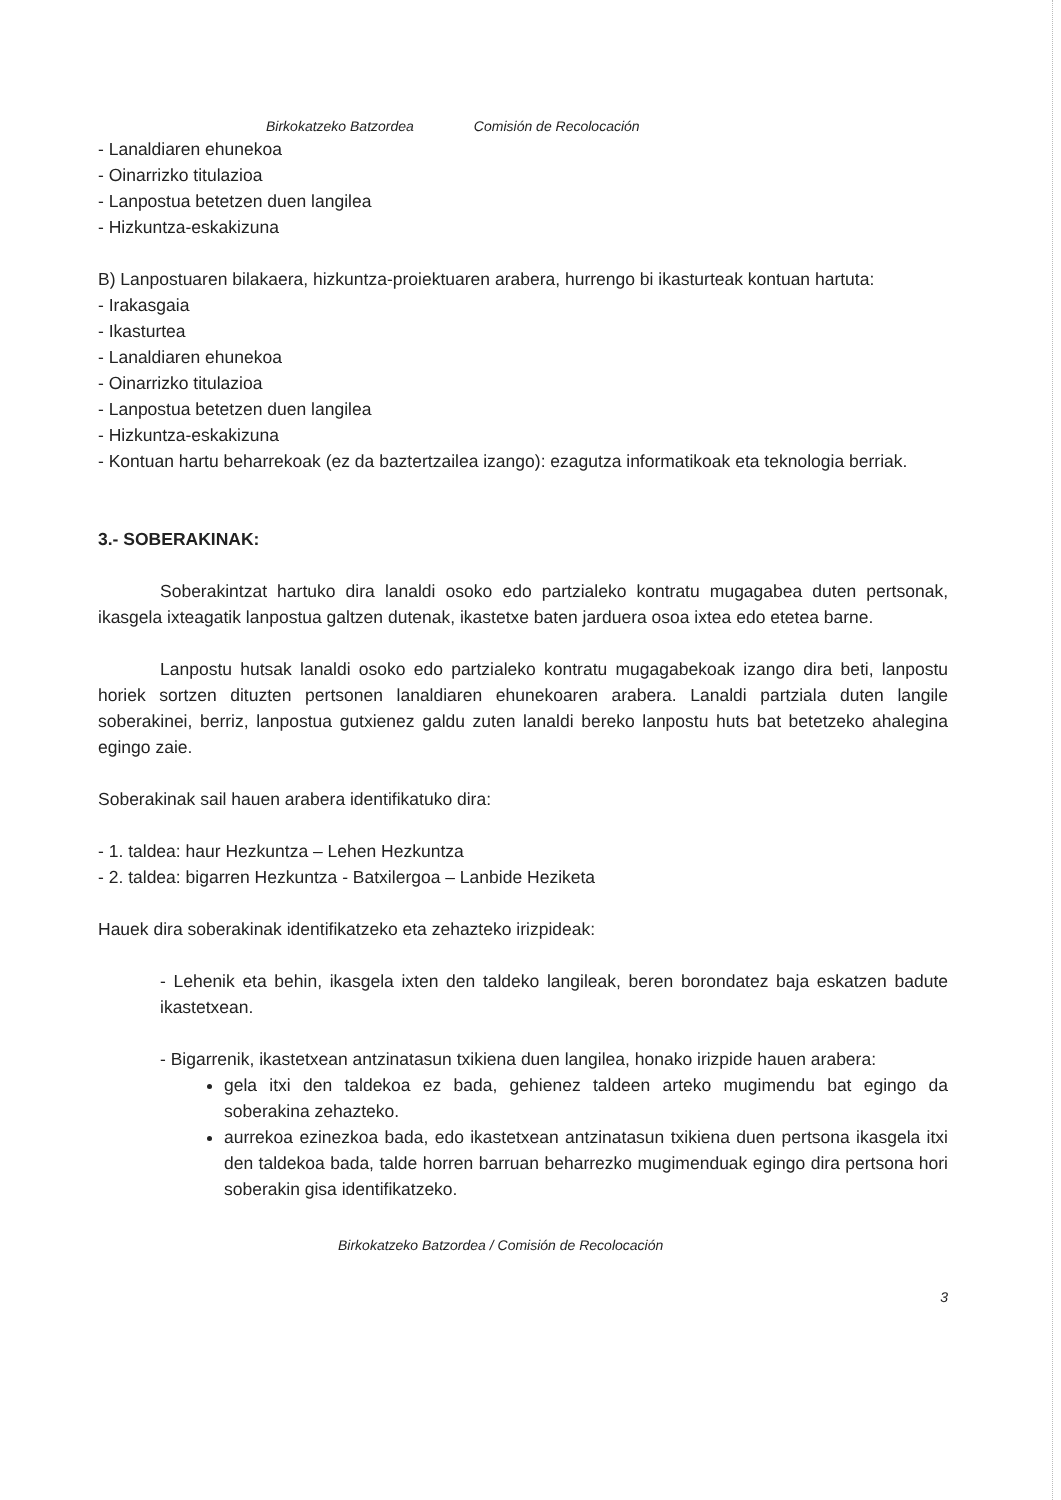Birkokatzeko Batzordea Comisión de Recolocación
- Lanaldiaren ehunekoa
- Oinarrizko titulazioa
- Lanpostua betetzen duen langilea
- Hizkuntza-eskakizuna
B) Lanpostuaren bilakaera, hizkuntza-proiektuaren arabera, hurrengo bi ikasturteak kontuan hartuta:
- Irakasgaia
- Ikasturtea
- Lanaldiaren ehunekoa
- Oinarrizko titulazioa
- Lanpostua betetzen duen langilea
- Hizkuntza-eskakizuna
- Kontuan hartu beharrekoak (ez da baztertzailea izango): ezagutza informatikoak eta teknologia berriak.
3.- SOBERAKINAK:
Soberakintzat hartuko dira lanaldi osoko edo partzialeko kontratu mugagabea duten pertsonak, ikasgela ixteagatik lanpostua galtzen dutenak, ikastetxe baten jarduera osoa ixtea edo etetea barne.
Lanpostu hutsak lanaldi osoko edo partzialeko kontratu mugagabekoak izango dira beti, lanpostu horiek sortzen dituzten pertsonen lanaldiaren ehunekoaren arabera. Lanaldi partziala duten langile soberakinei, berriz, lanpostua gutxienez galdu zuten lanaldi bereko lanpostu huts bat betetzeko ahalegina egingo zaie.
Soberakinak sail hauen arabera identifikatuko dira:
- 1. taldea: haur Hezkuntza – Lehen Hezkuntza
- 2. taldea: bigarren Hezkuntza - Batxilergoa – Lanbide Heziketa
Hauek dira soberakinak identifikatzeko eta zehazteko irizpideak:
- Lehenik eta behin, ikasgela ixten den taldeko langileak, beren borondatez baja eskatzen badute ikastetxean.
- Bigarrenik, ikastetxean antzinatasun txikiena duen langilea, honako irizpide hauen arabera:
gela itxi den taldekoa ez bada, gehienez taldeen arteko mugimendu bat egingo da soberakina zehazteko.
aurrekoa ezinezkoa bada, edo ikastetxean antzinatasun txikiena duen pertsona ikasgela itxi den taldekoa bada, talde horren barruan beharrezko mugimenduak egingo dira pertsona hori soberakin gisa identifikatzeko.
Birkokatzeko Batzordea / Comisión de Recolocación
3